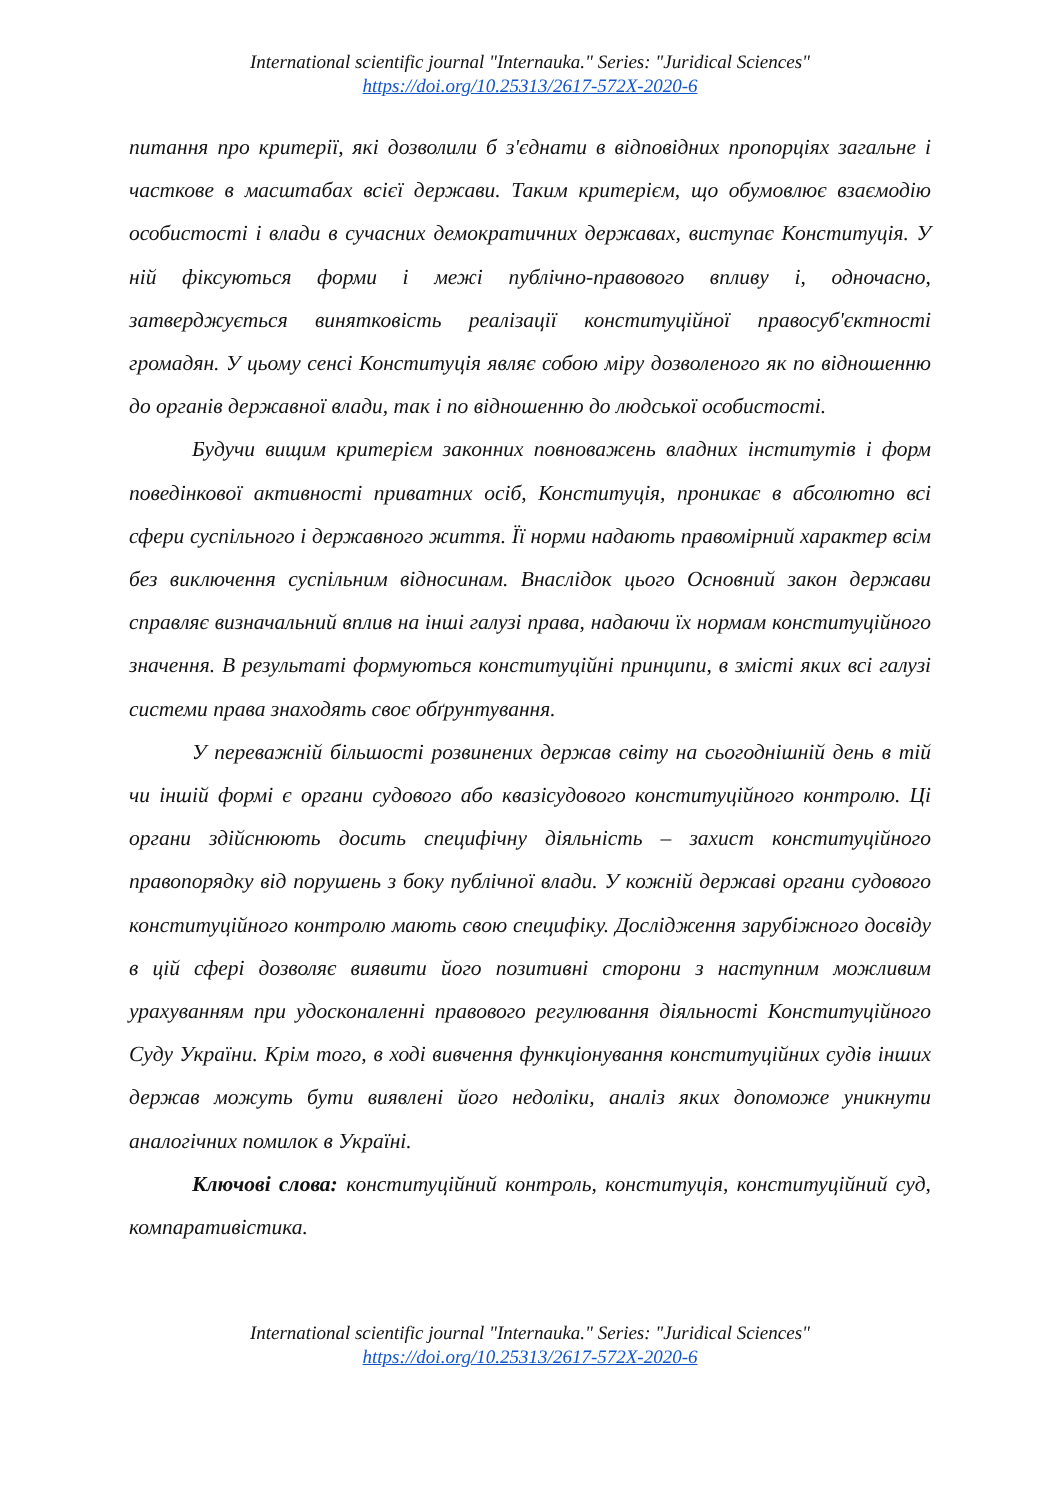International scientific journal "Internauka." Series: "Juridical Sciences"
https://doi.org/10.25313/2617-572X-2020-6
питання про критерії, які дозволили б з'єднати в відповідних пропорціях загальне і часткове в масштабах всієї держави. Таким критерієм, що обумовлює взаємодію особистості і влади в сучасних демократичних державах, виступає Конституція. У ній фіксуються форми і межі публічно-правового впливу і, одночасно, затверджується винятковість реалізації конституційної правосуб'єктності громадян. У цьому сенсі Конституція являє собою міру дозволеного як по відношенню до органів державної влади, так і по відношенню до людської особистості.
Будучи вищим критерієм законних повноважень владних інститутів і форм поведінкової активності приватних осіб, Конституція, проникає в абсолютно всі сфери суспільного і державного життя. Її норми надають правомірний характер всім без виключення суспільним відносинам. Внаслідок цього Основний закон держави справляє визначальний вплив на інші галузі права, надаючи їх нормам конституційного значення. В результаті формуються конституційні принципи, в змісті яких всі галузі системи права знаходять своє обґрунтування.
У переважній більшості розвинених держав світу на сьогоднішній день в тій чи іншій формі є органи судового або квазісудового конституційного контролю. Ці органи здійснюють досить специфічну діяльність – захист конституційного правопорядку від порушень з боку публічної влади. У кожній державі органи судового конституційного контролю мають свою специфіку. Дослідження зарубіжного досвіду в цій сфері дозволяє виявити його позитивні сторони з наступним можливим урахуванням при удосконаленні правового регулювання діяльності Конституційного Суду України. Крім того, в ході вивчення функціонування конституційних судів інших держав можуть бути виявлені його недоліки, аналіз яких допоможе уникнути аналогічних помилок в Україні.
Ключові слова: конституційний контроль, конституція, конституційний суд, компаративістика.
International scientific journal "Internauka." Series: "Juridical Sciences"
https://doi.org/10.25313/2617-572X-2020-6